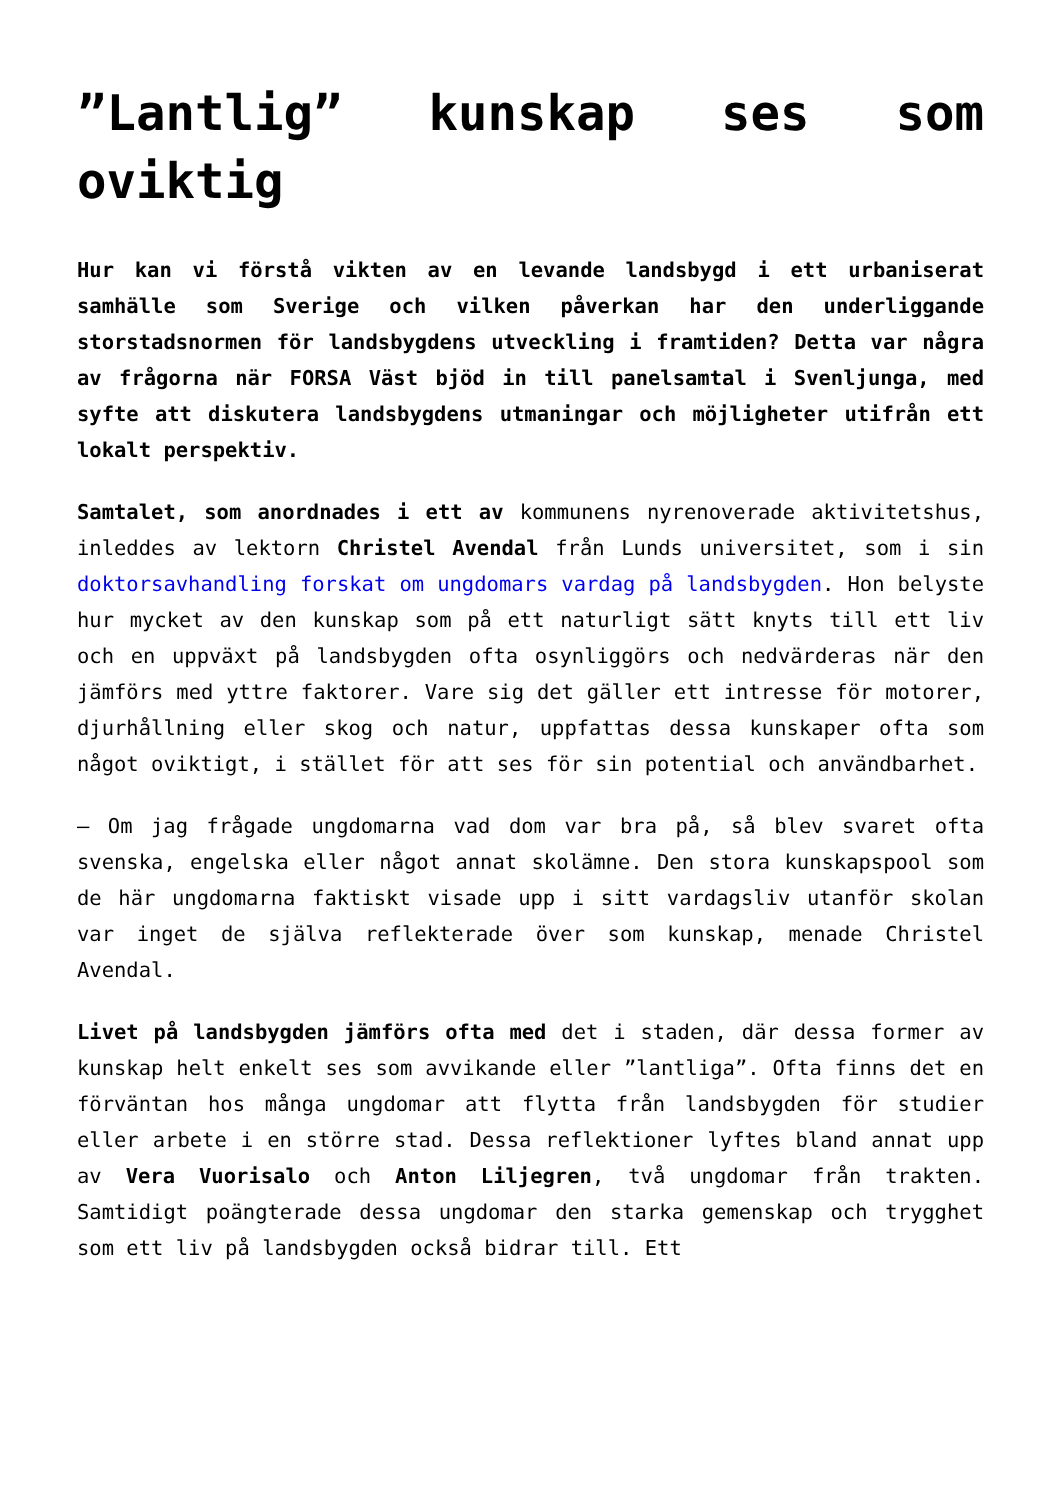”Lantlig” kunskap ses som oviktig
Hur kan vi förstå vikten av en levande landsbygd i ett urbaniserat samhälle som Sverige och vilken påverkan har den underliggande storstadsnormen för landsbygdens utveckling i framtiden? Detta var några av frågorna när FORSA Väst bjöd in till panelsamtal i Svenljunga, med syfte att diskutera landsbygdens utmaningar och möjligheter utifrån ett lokalt perspektiv.
Samtalet, som anordnades i ett av kommunens nyrenoverade aktivitetshus, inleddes av lektorn Christel Avendal från Lunds universitet, som i sin doktorsavhandling forskat om ungdomars vardag på landsbygden. Hon belyste hur mycket av den kunskap som på ett naturligt sätt knyts till ett liv och en uppväxt på landsbygden ofta osynliggörs och nedvärderas när den jämförs med yttre faktorer. Vare sig det gäller ett intresse för motorer, djurhållning eller skog och natur, uppfattas dessa kunskaper ofta som något oviktigt, i stället för att ses för sin potential och användbarhet.
– Om jag frågade ungdomarna vad dom var bra på, så blev svaret ofta svenska, engelska eller något annat skolämne. Den stora kunskapspool som de här ungdomarna faktiskt visade upp i sitt vardagsliv utanför skolan var inget de själva reflekterade över som kunskap, menade Christel Avendal.
Livet på landsbygden jämförs ofta med det i staden, där dessa former av kunskap helt enkelt ses som avvikande eller ”lantliga”. Ofta finns det en förväntan hos många ungdomar att flytta från landsbygden för studier eller arbete i en större stad. Dessa reflektioner lyftes bland annat upp av Vera Vuorisalo och Anton Liljegren, två ungdomar från trakten. Samtidigt poängterade dessa ungdomar den starka gemenskap och trygghet som ett liv på landsbygden också bidrar till. Ett